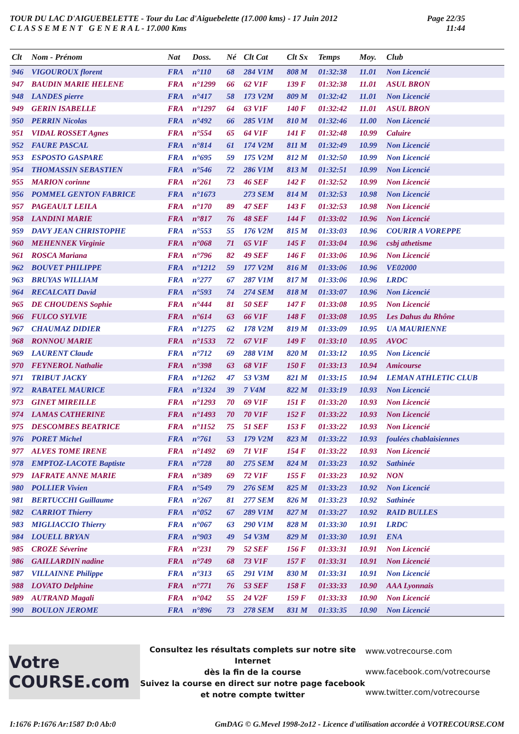TOUR DU LAC D'AIGUEBELETTE - Tour du Lac d'Aiguebelette (17.000 kms) - 17 Juin 2012
C L A S S E M E N T G E N E R A L - 17.000 Kms
Page 22/35
11:44
| Clt | Nom - Prénom | Nat | Doss. | Né | Clt Cat | Clt Sx | Temps | Moy. | Club |
| --- | --- | --- | --- | --- | --- | --- | --- | --- | --- |
| 946 | VIGOUROUX florent | FRA | n°110 | 68 | 284 V1M | 808 M | 01:32:38 | 11.01 | Non Licencié |
| 947 | BAUDIN MARIE HELENE | FRA | n°1299 | 66 | 62 V1F | 139 F | 01:32:38 | 11.01 | ASUL BRON |
| 948 | LANDES pierre | FRA | n°417 | 58 | 173 V2M | 809 M | 01:32:42 | 11.01 | Non Licencié |
| 949 | GERIN ISABELLE | FRA | n°1297 | 64 | 63 V1F | 140 F | 01:32:42 | 11.01 | ASUL BRON |
| 950 | PERRIN Nicolas | FRA | n°492 | 66 | 285 V1M | 810 M | 01:32:46 | 11.00 | Non Licencié |
| 951 | VIDAL ROSSET Agnes | FRA | n°554 | 65 | 64 V1F | 141 F | 01:32:48 | 10.99 | Caluire |
| 952 | FAURE PASCAL | FRA | n°814 | 61 | 174 V2M | 811 M | 01:32:49 | 10.99 | Non Licencié |
| 953 | ESPOSTO GASPARE | FRA | n°695 | 59 | 175 V2M | 812 M | 01:32:50 | 10.99 | Non Licencié |
| 954 | THOMASSIN SEBASTIEN | FRA | n°546 | 72 | 286 V1M | 813 M | 01:32:51 | 10.99 | Non Licencié |
| 955 | MARION corinne | FRA | n°261 | 73 | 46 SEF | 142 F | 01:32:52 | 10.99 | Non Licencié |
| 956 | POMMEL GENTON FABRICE | FRA | n°1673 | | 273 SEM | 814 M | 01:32:53 | 10.98 | Non Licencié |
| 957 | PAGEAULT LEILA | FRA | n°170 | 89 | 47 SEF | 143 F | 01:32:53 | 10.98 | Non Licencié |
| 958 | LANDINI MARIE | FRA | n°817 | 76 | 48 SEF | 144 F | 01:33:02 | 10.96 | Non Licencié |
| 959 | DAVY JEAN CHRISTOPHE | FRA | n°553 | 55 | 176 V2M | 815 M | 01:33:03 | 10.96 | COURIR A VOREPPE |
| 960 | MEHENNEK Virginie | FRA | n°068 | 71 | 65 V1F | 145 F | 01:33:04 | 10.96 | csbj athetisme |
| 961 | ROSCA Mariana | FRA | n°796 | 82 | 49 SEF | 146 F | 01:33:06 | 10.96 | Non Licencié |
| 962 | BOUVET PHILIPPE | FRA | n°1212 | 59 | 177 V2M | 816 M | 01:33:06 | 10.96 | VE02000 |
| 963 | BRUYAS WILLIAM | FRA | n°277 | 67 | 287 V1M | 817 M | 01:33:06 | 10.96 | LRDC |
| 964 | RECALCATI David | FRA | n°593 | 74 | 274 SEM | 818 M | 01:33:07 | 10.96 | Non Licencié |
| 965 | DE CHOUDENS Sophie | FRA | n°444 | 81 | 50 SEF | 147 F | 01:33:08 | 10.95 | Non Licencié |
| 966 | FULCO SYLVIE | FRA | n°614 | 63 | 66 V1F | 148 F | 01:33:08 | 10.95 | Les Dahus du Rhône |
| 967 | CHAUMAZ DIDIER | FRA | n°1275 | 62 | 178 V2M | 819 M | 01:33:09 | 10.95 | UA MAURIENNE |
| 968 | RONNOU MARIE | FRA | n°1533 | 72 | 67 V1F | 149 F | 01:33:10 | 10.95 | AVOC |
| 969 | LAURENT Claude | FRA | n°712 | 69 | 288 V1M | 820 M | 01:33:12 | 10.95 | Non Licencié |
| 970 | FEYNEROL Nathalie | FRA | n°398 | 63 | 68 V1F | 150 F | 01:33:13 | 10.94 | Amicourse |
| 971 | TRIBUT JACKY | FRA | n°1262 | 47 | 53 V3M | 821 M | 01:33:15 | 10.94 | LEMAN ATHLETIC CLUB |
| 972 | RABATEL MAURICE | FRA | n°1324 | 39 | 7 V4M | 822 M | 01:33:19 | 10.93 | Non Licencié |
| 973 | GINET MIREILLE | FRA | n°1293 | 70 | 69 V1F | 151 F | 01:33:20 | 10.93 | Non Licencié |
| 974 | LAMAS CATHERINE | FRA | n°1493 | 70 | 70 V1F | 152 F | 01:33:22 | 10.93 | Non Licencié |
| 975 | DESCOMBES BEATRICE | FRA | n°1152 | 75 | 51 SEF | 153 F | 01:33:22 | 10.93 | Non Licencié |
| 976 | PORET Michel | FRA | n°761 | 53 | 179 V2M | 823 M | 01:33:22 | 10.93 | foulées chablaisiennes |
| 977 | ALVES TOME IRENE | FRA | n°1492 | 69 | 71 V1F | 154 F | 01:33:22 | 10.93 | Non Licencié |
| 978 | EMPTOZ-LACOTE Baptiste | FRA | n°728 | 80 | 275 SEM | 824 M | 01:33:23 | 10.92 | Sathinée |
| 979 | IAFRATE ANNE MARIE | FRA | n°389 | 69 | 72 V1F | 155 F | 01:33:23 | 10.92 | NON |
| 980 | POLLIER Vivien | FRA | n°549 | 79 | 276 SEM | 825 M | 01:33:23 | 10.92 | Non Licencié |
| 981 | BERTUCCHI Guillaume | FRA | n°267 | 81 | 277 SEM | 826 M | 01:33:23 | 10.92 | Sathinée |
| 982 | CARRIOT Thierry | FRA | n°052 | 67 | 289 V1M | 827 M | 01:33:27 | 10.92 | RAID BULLES |
| 983 | MIGLIACCIO Thierry | FRA | n°067 | 63 | 290 V1M | 828 M | 01:33:30 | 10.91 | LRDC |
| 984 | LOUELL BRYAN | FRA | n°903 | 49 | 54 V3M | 829 M | 01:33:30 | 10.91 | ENA |
| 985 | CROZE Séverine | FRA | n°231 | 79 | 52 SEF | 156 F | 01:33:31 | 10.91 | Non Licencié |
| 986 | GAILLARDIN nadine | FRA | n°749 | 68 | 73 V1F | 157 F | 01:33:31 | 10.91 | Non Licencié |
| 987 | VILLAINNE Philippe | FRA | n°313 | 65 | 291 V1M | 830 M | 01:33:31 | 10.91 | Non Licencié |
| 988 | LOVATO Delphine | FRA | n°771 | 76 | 53 SEF | 158 F | 01:33:33 | 10.90 | AAA Lyonnais |
| 989 | AUTRAND Magali | FRA | n°042 | 55 | 24 V2F | 159 F | 01:33:33 | 10.90 | Non Licencié |
| 990 | BOULON JEROME | FRA | n°896 | 73 | 278 SEM | 831 M | 01:33:35 | 10.90 | Non Licencié |
Votre COURSE.com
Consultez les résultats complets sur notre site Internet
dès la fin de la course
Suivez la course en direct sur notre page facebook
et notre compte twitter
www.votrecourse.com
www.facebook.com/votrecourse
www.twitter.com/votrecourse
I:1676 P:1676 Ar:1587 D:0 Ab:0 GmDAG © G.Mevel 1998-2o12 - Licence d'utilisation accordée à VOTRECOURSE.COM